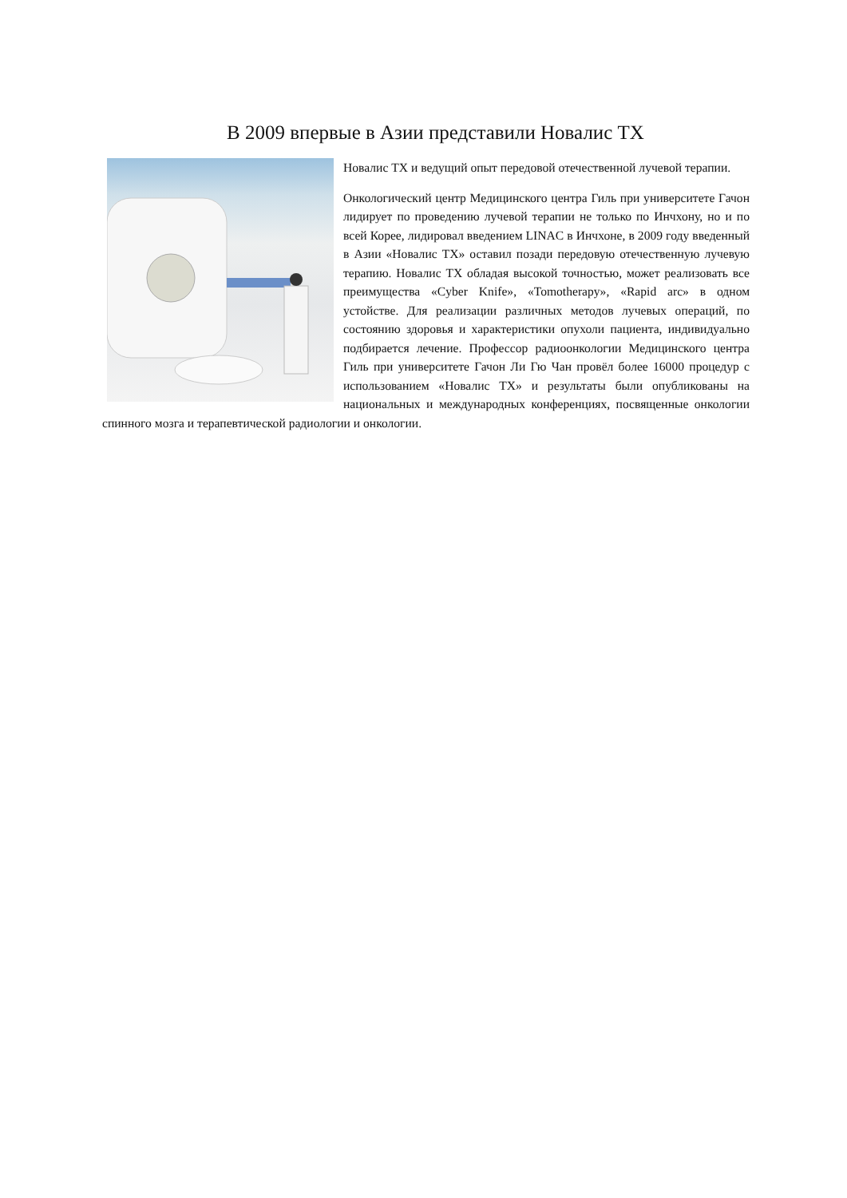В 2009 впервые в Азии представили Новалис TX
Новалис TX и ведущий опыт передовой отечественной лучевой терапии.
Онкологический центр Медицинского центра Гиль при университете Гачон лидирует по проведению лучевой терапии не только по Инчхону, но и по всей Корее, лидировал введением LINAC в Инчхоне, в 2009 году введенный в Азии «Новалис TX» оставил позади передовую отечественную лучевую терапию. Новалис TX обладая высокой точностью, может реализовать все преимущества «Cyber Knife», «Tomotherapy», «Rapid arc» в одном устойстве. Для реализации различных методов лучевых операций, по состоянию здоровья и характеристики опухоли пациента, индивидуально подбирается лечение. Профессор радиоонкологии Медицинского центра Гиль при университете Гачон Ли Гю Чан провёл более 16000 процедур с использованием «Новалис TX» и результаты были опубликованы на национальных и международных конференциях, посвященные онкологии спинного мозга и терапевтической радиологии и онкологии.